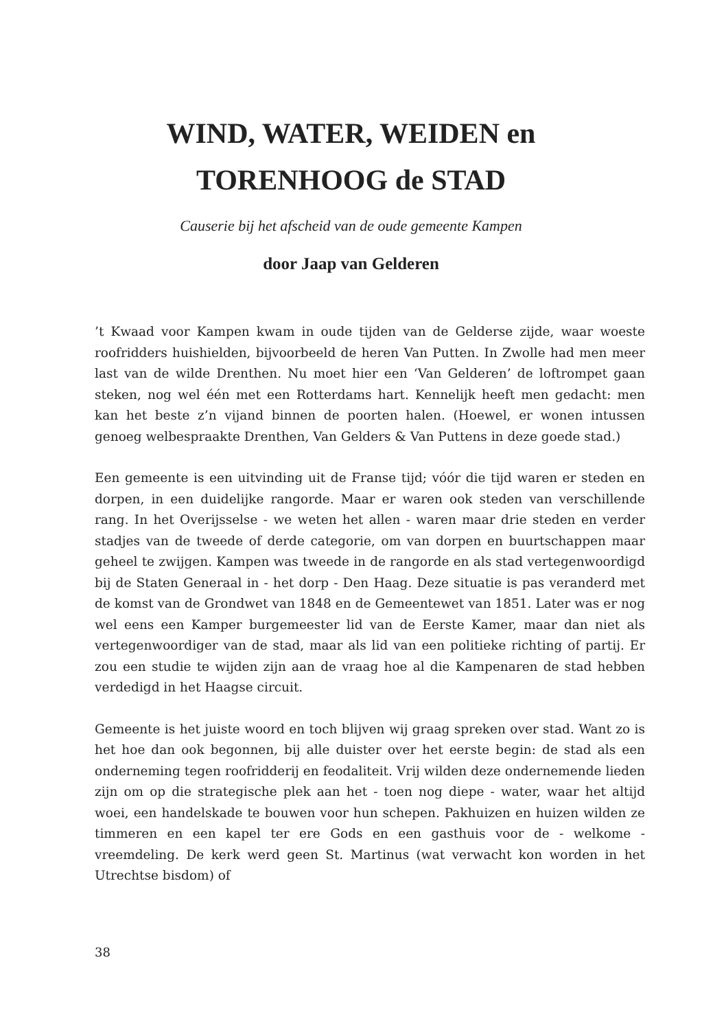WIND, WATER, WEIDEN en
TORENHOOG de STAD
Causerie bij het afscheid van de oude gemeente Kampen
door Jaap van Gelderen
’t Kwaad voor Kampen kwam in oude tijden van de Gelderse zijde, waar woeste roofridders huishielden, bijvoorbeeld de heren Van Putten. In Zwolle had men meer last van de wilde Drenthen. Nu moet hier een ‘Van Gelderen’ de loftrompet gaan steken, nog wel één met een Rotterdams hart. Kennelijk heeft men gedacht: men kan het beste z’n vijand binnen de poorten halen. (Hoewel, er wonen intussen genoeg welbespraakte Drenthen, Van Gelders & Van Puttens in deze goede stad.)
Een gemeente is een uitvinding uit de Franse tijd; vóór die tijd waren er steden en dorpen, in een duidelijke rangorde. Maar er waren ook steden van verschillende rang. In het Overijsselse - we weten het allen - waren maar drie steden en verder stadjes van de tweede of derde categorie, om van dorpen en buurtschappen maar geheel te zwijgen. Kampen was tweede in de rangorde en als stad vertegenwoordigd bij de Staten Generaal in - het dorp - Den Haag. Deze situatie is pas veranderd met de komst van de Grondwet van 1848 en de Gemeentewet van 1851. Later was er nog wel eens een Kamper burgemeester lid van de Eerste Kamer, maar dan niet als vertegenwoordiger van de stad, maar als lid van een politieke richting of partij. Er zou een studie te wijden zijn aan de vraag hoe al die Kampenaren de stad hebben verdedigd in het Haagse circuit.
Gemeente is het juiste woord en toch blijven wij graag spreken over stad. Want zo is het hoe dan ook begonnen, bij alle duister over het eerste begin: de stad als een onderneming tegen roofridderij en feodaliteit. Vrij wilden deze ondernemende lieden zijn om op die strategische plek aan het - toen nog diepe - water, waar het altijd woei, een handelskade te bouwen voor hun schepen. Pakhuizen en huizen wilden ze timmeren en een kapel ter ere Gods en een gasthuis voor de - welkome - vreemdeling. De kerk werd geen St. Martinus (wat verwacht kon worden in het Utrechtse bisdom) of
38